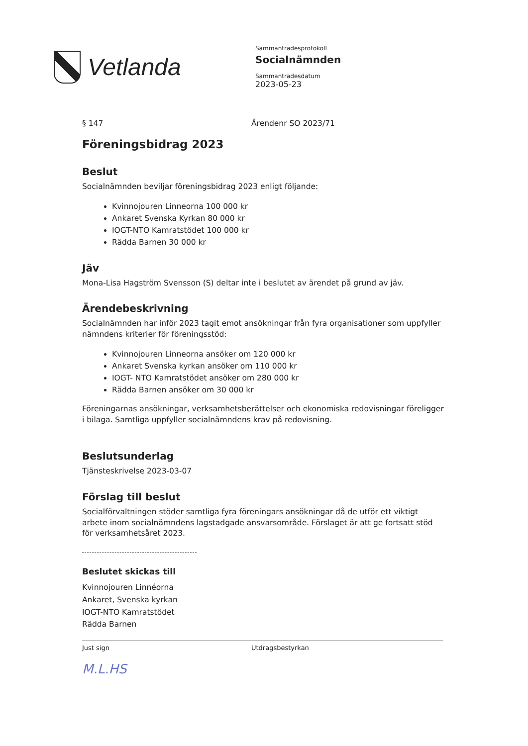Vetlanda
Sammanträdesprotokoll
Socialnämnden
Sammanträdesdatum
2023-05-23
§ 147 Ärendenr SO 2023/71
Föreningsbidrag 2023
Beslut
Socialnämnden beviljar föreningsbidrag 2023 enligt följande:
Kvinnojouren Linneorna 100 000 kr
Ankaret Svenska Kyrkan 80 000 kr
IOGT-NTO Kamratstödet 100 000 kr
Rädda Barnen 30 000 kr
Jäv
Mona-Lisa Hagström Svensson (S) deltar inte i beslutet av ärendet på grund av jäv.
Ärendebeskrivning
Socialnämnden har inför 2023 tagit emot ansökningar från fyra organisationer som uppfyller nämndens kriterier för föreningsstöd:
Kvinnojouren Linneorna ansöker om 120 000 kr
Ankaret Svenska kyrkan ansöker om 110 000 kr
IOGT- NTO Kamratstödet ansöker om 280 000 kr
Rädda Barnen ansöker om 30 000 kr
Föreningarnas ansökningar, verksamhetsberättelser och ekonomiska redovisningar föreligger i bilaga. Samtliga uppfyller socialnämndens krav på redovisning.
Beslutsunderlag
Tjänsteskrivelse 2023-03-07
Förslag till beslut
Socialförvaltningen stöder samtliga fyra föreningars ansökningar då de utför ett viktigt arbete inom socialnämndens lagstadgade ansvarsområde. Förslaget är att ge fortsatt stöd för verksamhetsåret 2023.
Beslutet skickas till
Kvinnojouren Linnéorna
Ankaret, Svenska kyrkan
IOGT-NTO Kamratstödet
Rädda Barnen
Just sign Utdragsbestyrkan
M.L.HS